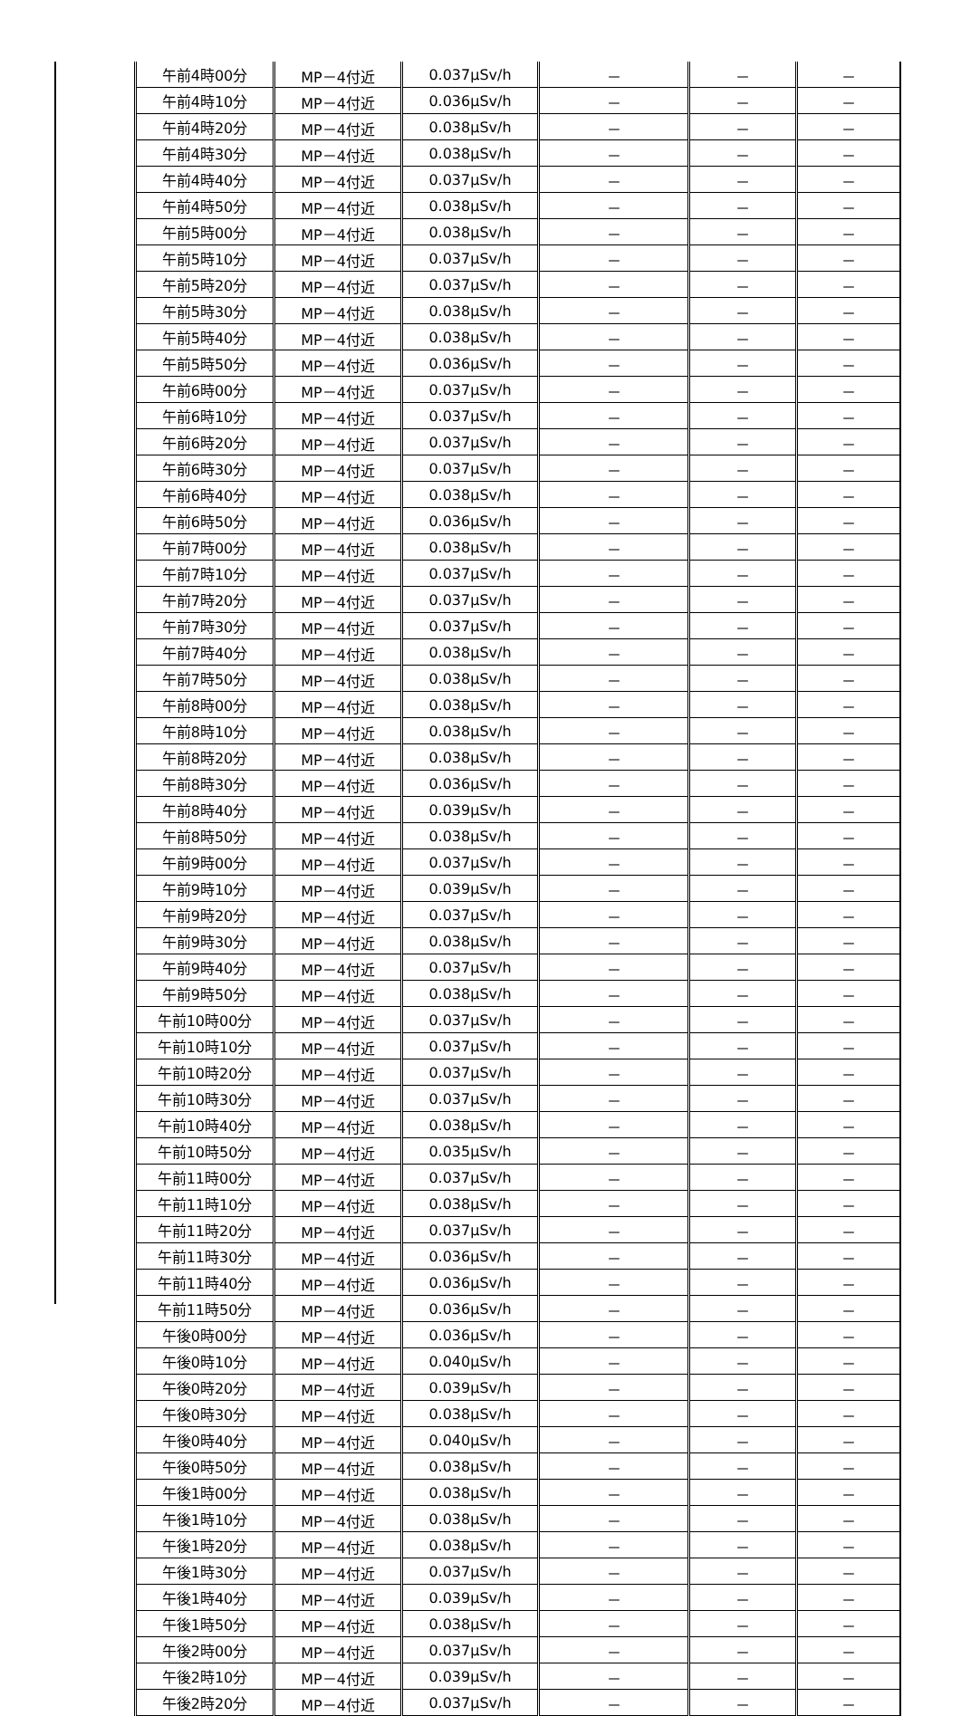| 午前4時00分 | MP－4付近 | 0.037μSv/h | － | － | － |
| 午前4時10分 | MP－4付近 | 0.036μSv/h | － | － | － |
| 午前4時20分 | MP－4付近 | 0.038μSv/h | － | － | － |
| 午前4時30分 | MP－4付近 | 0.038μSv/h | － | － | － |
| 午前4時40分 | MP－4付近 | 0.037μSv/h | － | － | － |
| 午前4時50分 | MP－4付近 | 0.038μSv/h | － | － | － |
| 午前5時00分 | MP－4付近 | 0.038μSv/h | － | － | － |
| 午前5時10分 | MP－4付近 | 0.037μSv/h | － | － | － |
| 午前5時20分 | MP－4付近 | 0.037μSv/h | － | － | － |
| 午前5時30分 | MP－4付近 | 0.038μSv/h | － | － | － |
| 午前5時40分 | MP－4付近 | 0.038μSv/h | － | － | － |
| 午前5時50分 | MP－4付近 | 0.036μSv/h | － | － | － |
| 午前6時00分 | MP－4付近 | 0.037μSv/h | － | － | － |
| 午前6時10分 | MP－4付近 | 0.037μSv/h | － | － | － |
| 午前6時20分 | MP－4付近 | 0.037μSv/h | － | － | － |
| 午前6時30分 | MP－4付近 | 0.037μSv/h | － | － | － |
| 午前6時40分 | MP－4付近 | 0.038μSv/h | － | － | － |
| 午前6時50分 | MP－4付近 | 0.036μSv/h | － | － | － |
| 午前7時00分 | MP－4付近 | 0.038μSv/h | － | － | － |
| 午前7時10分 | MP－4付近 | 0.037μSv/h | － | － | － |
| 午前7時20分 | MP－4付近 | 0.037μSv/h | － | － | － |
| 午前7時30分 | MP－4付近 | 0.037μSv/h | － | － | － |
| 午前7時40分 | MP－4付近 | 0.038μSv/h | － | － | － |
| 午前7時50分 | MP－4付近 | 0.038μSv/h | － | － | － |
| 午前8時00分 | MP－4付近 | 0.038μSv/h | － | － | － |
| 午前8時10分 | MP－4付近 | 0.038μSv/h | － | － | － |
| 午前8時20分 | MP－4付近 | 0.038μSv/h | － | － | － |
| 午前8時30分 | MP－4付近 | 0.036μSv/h | － | － | － |
| 午前8時40分 | MP－4付近 | 0.039μSv/h | － | － | － |
| 午前8時50分 | MP－4付近 | 0.038μSv/h | － | － | － |
| 午前9時00分 | MP－4付近 | 0.037μSv/h | － | － | － |
| 午前9時10分 | MP－4付近 | 0.039μSv/h | － | － | － |
| 午前9時20分 | MP－4付近 | 0.037μSv/h | － | － | － |
| 午前9時30分 | MP－4付近 | 0.038μSv/h | － | － | － |
| 午前9時40分 | MP－4付近 | 0.037μSv/h | － | － | － |
| 午前9時50分 | MP－4付近 | 0.038μSv/h | － | － | － |
| 午前10時00分 | MP－4付近 | 0.037μSv/h | － | － | － |
| 午前10時10分 | MP－4付近 | 0.037μSv/h | － | － | － |
| 午前10時20分 | MP－4付近 | 0.037μSv/h | － | － | － |
| 午前10時30分 | MP－4付近 | 0.037μSv/h | － | － | － |
| 午前10時40分 | MP－4付近 | 0.038μSv/h | － | － | － |
| 午前10時50分 | MP－4付近 | 0.035μSv/h | － | － | － |
| 午前11時00分 | MP－4付近 | 0.037μSv/h | － | － | － |
| 午前11時10分 | MP－4付近 | 0.038μSv/h | － | － | － |
| 午前11時20分 | MP－4付近 | 0.037μSv/h | － | － | － |
| 午前11時30分 | MP－4付近 | 0.036μSv/h | － | － | － |
| 午前11時40分 | MP－4付近 | 0.036μSv/h | － | － | － |
| 午前11時50分 | MP－4付近 | 0.036μSv/h | － | － | － |
| 午後0時00分 | MP－4付近 | 0.036μSv/h | － | － | － |
| 午後0時10分 | MP－4付近 | 0.040μSv/h | － | － | － |
| 午後0時20分 | MP－4付近 | 0.039μSv/h | － | － | － |
| 午後0時30分 | MP－4付近 | 0.038μSv/h | － | － | － |
| 午後0時40分 | MP－4付近 | 0.040μSv/h | － | － | － |
| 午後0時50分 | MP－4付近 | 0.038μSv/h | － | － | － |
| 午後1時00分 | MP－4付近 | 0.038μSv/h | － | － | － |
| 午後1時10分 | MP－4付近 | 0.038μSv/h | － | － | － |
| 午後1時20分 | MP－4付近 | 0.038μSv/h | － | － | － |
| 午後1時30分 | MP－4付近 | 0.037μSv/h | － | － | － |
| 午後1時40分 | MP－4付近 | 0.039μSv/h | － | － | － |
| 午後1時50分 | MP－4付近 | 0.038μSv/h | － | － | － |
| 午後2時00分 | MP－4付近 | 0.037μSv/h | － | － | － |
| 午後2時10分 | MP－4付近 | 0.039μSv/h | － | － | － |
| 午後2時20分 | MP－4付近 | 0.037μSv/h | － | － | － |